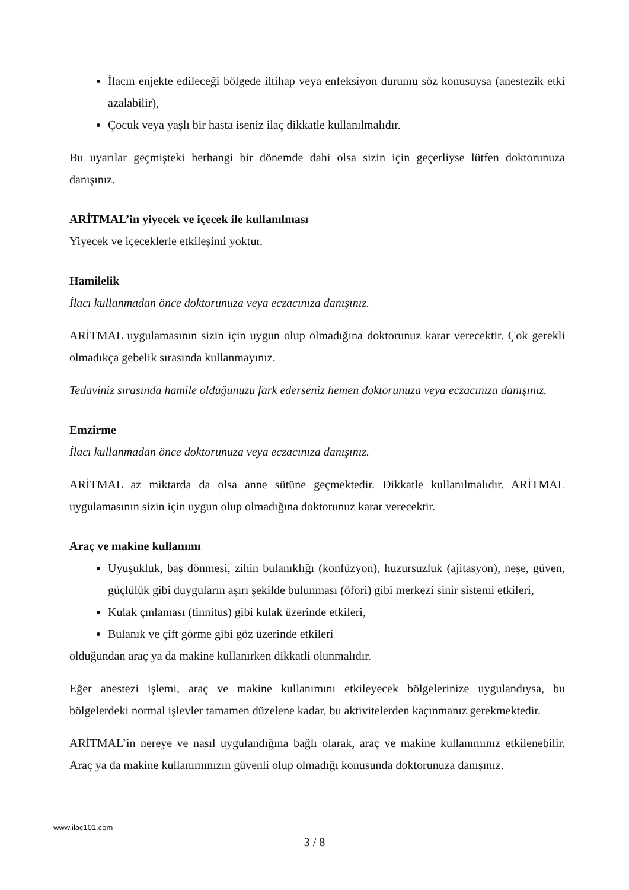İlacın enjekte edileceği bölgede iltihap veya enfeksiyon durumu söz konusuysa (anestezik etki azalabilir),
Çocuk veya yaşlı bir hasta iseniz ilaç dikkatle kullanılmalıdır.
Bu uyarılar geçmişteki herhangi bir dönemde dahi olsa sizin için geçerliyse lütfen doktorunuza danışınız.
ARİTMAL’in yiyecek ve içecek ile kullanılması
Yiyecek ve içeceklerle etkileşimi yoktur.
Hamilelik
İlacı kullanmadan önce doktorunuza veya eczacınıza danışınız.
ARİTMAL uygulamasının sizin için uygun olup olmadığına doktorunuz karar verecektir. Çok gerekli olmadıkça gebelik sırasında kullanmayınız.
Tedaviniz sırasında hamile olduğunuzu fark ederseniz hemen doktorunuza veya eczacınıza danışınız.
Emzirme
İlacı kullanmadan önce doktorunuza veya eczacınıza danışınız.
ARİTMAL az miktarda da olsa anne sütüne geçmektedir. Dikkatle kullanılmalıdır. ARİTMAL uygulamasının sizin için uygun olup olmadığına doktorunuz karar verecektir.
Araç ve makine kullanımı
Uyuşukluk, baş dönmesi, zihin bulanıklığı (konfüzyon), huzursuzluk (ajitasyon), neşe, güven, güçlülük gibi duyguların aşırı şekilde bulunması (öfori) gibi merkezi sinir sistemi etkileri,
Kulak çınlaması (tinnitus) gibi kulak üzerinde etkileri,
Bulanık ve çift görme gibi göz üzerinde etkileri
olduğundan araç ya da makine kullanırken dikkatli olunmalıdır.
Eğer anestezi işlemi, araç ve makine kullanımını etkileyecek bölgelerinize uygulandıysa, bu bölgelerdeki normal işlevler tamamen düzelene kadar, bu aktivitelerden kaçınmanız gerekmektedir.
ARİTMAL’in nereye ve nasıl uygulandığına bağlı olarak, araç ve makine kullanımınız etkilenebilir. Araç ya da makine kullanımınızın güvenli olup olmadığı konusunda doktorunuza danışınız.
www.ilac101.com
3 / 8